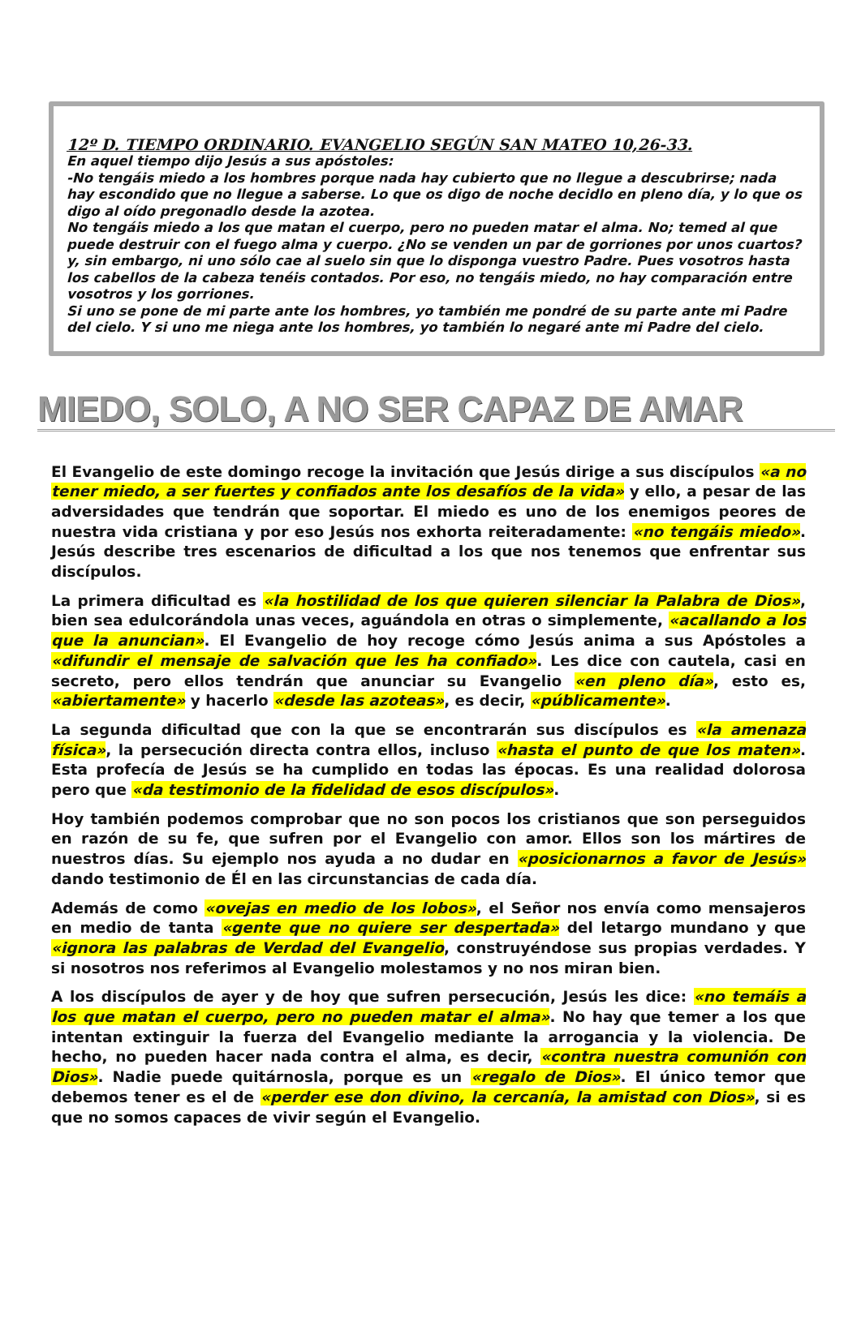12º D. TIEMPO ORDINARIO. EVANGELIO SEGÚN SAN MATEO 10,26-33.
En aquel tiempo dijo Jesús a sus apóstoles:
-No tengáis miedo a los hombres porque nada hay cubierto que no llegue a descubrirse; nada hay escondido que no llegue a saberse. Lo que os digo de noche decidlo en pleno día, y lo que os digo al oído pregonadlo desde la azotea.
No tengáis miedo a los que matan el cuerpo, pero no pueden matar el alma. No; temed al que puede destruir con el fuego alma y cuerpo. ¿No se venden un par de gorriones por unos cuartos? y, sin embargo, ni uno sólo cae al suelo sin que lo disponga vuestro Padre. Pues vosotros hasta los cabellos de la cabeza tenéis contados. Por eso, no tengáis miedo, no hay comparación entre vosotros y los gorriones.
Si uno se pone de mi parte ante los hombres, yo también me pondré de su parte ante mi Padre del cielo. Y si uno me niega ante los hombres, yo también lo negaré ante mi Padre del cielo.
MIEDO, SOLO, A NO SER CAPAZ DE AMAR
El Evangelio de este domingo recoge la invitación que Jesús dirige a sus discípulos «a no tener miedo, a ser fuertes y confiados ante los desafíos de la vida» y ello, a pesar de las adversidades que tendrán que soportar. El miedo es uno de los enemigos peores de nuestra vida cristiana y por eso Jesús nos exhorta reiteradamente: «no tengáis miedo». Jesús describe tres escenarios de dificultad a los que nos tenemos que enfrentar sus discípulos.
La primera dificultad es «la hostilidad de los que quieren silenciar la Palabra de Dios», bien sea edulcorándola unas veces, aguándola en otras o simplemente, «acallando a los que la anuncian». El Evangelio de hoy recoge cómo Jesús anima a sus Apóstoles a «difundir el mensaje de salvación que les ha confiado». Les dice con cautela, casi en secreto, pero ellos tendrán que anunciar su Evangelio «en pleno día», esto es, «abiertamente» y hacerlo «desde las azoteas», es decir, «públicamente».
La segunda dificultad que con la que se encontrarán sus discípulos es «la amenaza física», la persecución directa contra ellos, incluso «hasta el punto de que los maten». Esta profecía de Jesús se ha cumplido en todas las épocas. Es una realidad dolorosa pero que «da testimonio de la fidelidad de esos discípulos».
Hoy también podemos comprobar que no son pocos los cristianos que son perseguidos en razón de su fe, que sufren por el Evangelio con amor. Ellos son los mártires de nuestros días. Su ejemplo nos ayuda a no dudar en «posicionarnos a favor de Jesús» dando testimonio de Él en las circunstancias de cada día.
Además de como «ovejas en medio de los lobos», el Señor nos envía como mensajeros en medio de tanta «gente que no quiere ser despertada» del letargo mundano y que «ignora las palabras de Verdad del Evangelio, construyéndose sus propias verdades. Y si nosotros nos referimos al Evangelio molestamos y no nos miran bien.
A los discípulos de ayer y de hoy que sufren persecución, Jesús les dice: «no temáis a los que matan el cuerpo, pero no pueden matar el alma». No hay que temer a los que intentan extinguir la fuerza del Evangelio mediante la arrogancia y la violencia. De hecho, no pueden hacer nada contra el alma, es decir, «contra nuestra comunión con Dios». Nadie puede quitárnosla, porque es un «regalo de Dios». El único temor que debemos tener es el de «perder ese don divino, la cercanía, la amistad con Dios», si es que no somos capaces de vivir según el Evangelio.